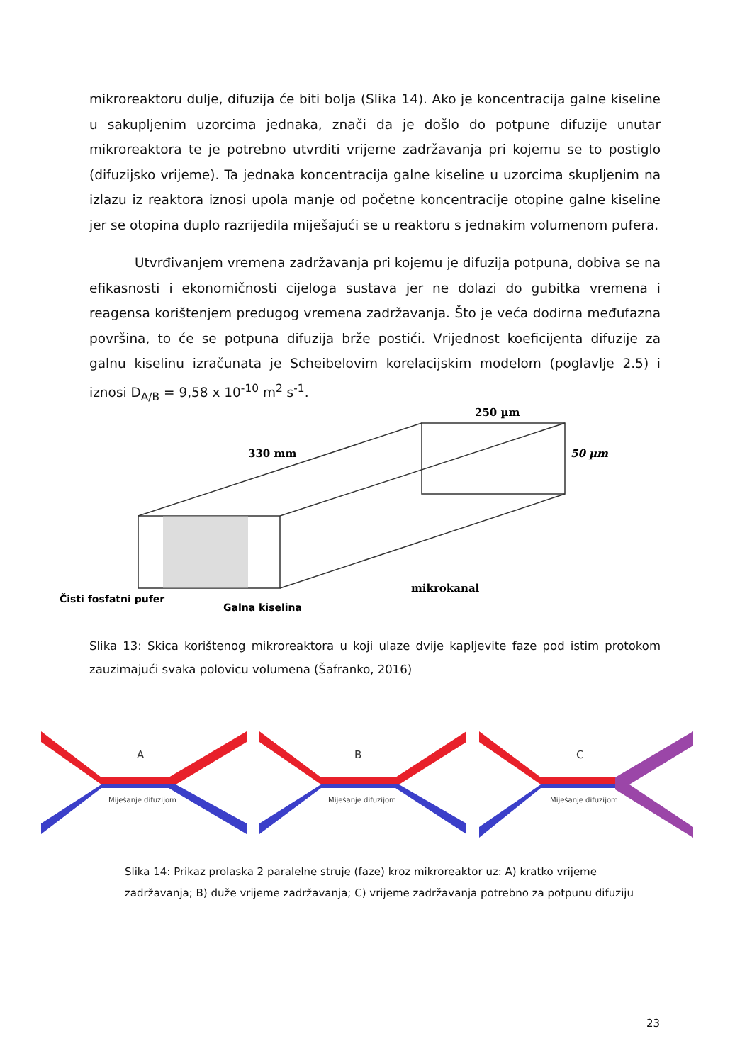mikroreaktoru dulje, difuzija će biti bolja (Slika 14). Ako je koncentracija galne kiseline u sakupljenim uzorcima jednaka, znači da je došlo do potpune difuzije unutar mikroreaktora te je potrebno utvrditi vrijeme zadržavanja pri kojemu se to postiglo (difuzijsko vrijeme). Ta jednaka koncentracija galne kiseline u uzorcima skupljenim na izlazu iz reaktora iznosi upola manje od početne koncentracije otopine galne kiseline jer se otopina duplo razrijedila miješajući se u reaktoru s jednakim volumenom pufera.
Utvrđivanjem vremena zadržavanja pri kojemu je difuzija potpuna, dobiva se na efikasnosti i ekonomičnosti cijeloga sustava jer ne dolazi do gubitka vremena i reagensa korištenjem predugog vremena zadržavanja. Što je veća dodirna međufazna površina, to će se potpuna difuzija brže postići. Vrijednost koeficijenta difuzije za galnu kiselinu izračunata je Scheibelovim korelacijskim modelom (poglavlje 2.5) i iznosi D<sub>A/B</sub> = 9,58 x 10<sup>-10</sup> m<sup>2</sup> s<sup>-1</sup>.
330 mm
250 µm
50 µm
mikrokanal
Čisti fosfatni pufer
Galna kiselina
Slika 13: Skica korištenog mikroreaktora u koji ulaze dvije kapljevite faze pod istim protokom zauzimajući svaka polovicu volumena (Šafranko, 2016)
A
Miješanje difuzijom
B
Miješanje difuzijom
C
Miješanje difuzijom
Slika 14: Prikaz prolaska 2 paralelne struje (faze) kroz mikroreaktor uz: A) kratko vrijeme zadržavanja; B) duže vrijeme zadržavanja; C) vrijeme zadržavanja potrebno za potpunu difuziju
23